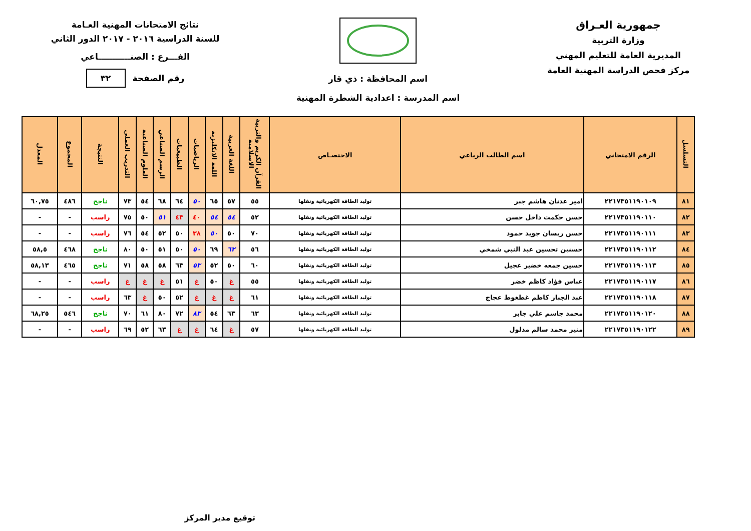جمهورية العـراق
وزارة التربية
المديرية العامة للتعليم المهني
مركز فحص الدراسة المهنية العامة
اسم المحافظة : ذي قار
اسم المدرسة : اعدادية الشطرة المهنية
نتائج الامتحانات المهنية العـامة
للسنة الدراسية ٢٠١٦ - ٢٠١٧ الدور الثاني
الفـــرع : الصنـــــــــــاعي
رقم الصفحة ٣٢
| التسلسل | الرقم الامتحاني | اسم الطالب الرباعي | الاختصـاص | القرآن الكريم والتربية الاسلامية | اللغة العربية | اللغة الانكليزية | الرياضيات | الطبيعيات | الرسم الصناعي | العلوم الصناعية | التدريب العملي | النتيجة | المجموع | المعدل |
| --- | --- | --- | --- | --- | --- | --- | --- | --- | --- | --- | --- | --- | --- | --- |
| ٨١ | ٢٢١٧٣٥١١٩٠١٠٩ | امير عدنان هاشم جبر | توليد الطاقة الكهربائية ونقلها | ٥٥ | ٥٧ | ٦٥ | ٥٠ | ٦٤ | ٦٨ | ٥٤ | ٧٣ | ناجح | ٤٨٦ | ٦٠,٧٥ |
| ٨٢ | ٢٢١٧٣٥١١٩٠١١٠ | حسن حكمت داخل حسن | توليد الطاقة الكهربائية ونقلها | ٥٢ | ٥٤ | ٥٤ | ٤٠ | ٤٣ | ٥١ | ٥٠ | ٧٥ | راسب | - | - |
| ٨٣ | ٢٢١٧٣٥١١٩٠١١١ | حسن ريسان جويد حمود | توليد الطاقة الكهربائية ونقلها | ٧٠ | ٥٠ | ٥٠ | ٣٨ | ٥٠ | ٥٢ | ٥٤ | ٧٦ | راسب | - | - |
| ٨٤ | ٢٢١٧٣٥١١٩٠١١٢ | حسنين تحسين عبد النبي شمخي | توليد الطاقة الكهربائية ونقلها | ٥٦ | ٦٢ | ٦٩ | ٥٠ | ٥٠ | ٥١ | ٥٠ | ٨٠ | ناجح | ٤٦٨ | ٥٨,٥ |
| ٨٥ | ٢٢١٧٣٥١١٩٠١١٣ | حسين جمعه خضير عجيل | توليد الطاقة الكهربائية ونقلها | ٦٠ | ٥٠ | ٥٢ | ٥٣ | ٦٣ | ٥٨ | ٥٨ | ٧١ | ناجح | ٤٦٥ | ٥٨,١٣ |
| ٨٦ | ٢٢١٧٣٥١١٩٠١١٧ | عباس فؤاد كاظم خضر | توليد الطاقة الكهربائية ونقلها | ٥٥ | غ | ٥٠ | غ | ٥١ | غ | غ | غ | راسب | - | - |
| ٨٧ | ٢٢١٧٣٥١١٩٠١١٨ | عبد الجبار كاظم غطغوط عجاج | توليد الطاقة الكهربائية ونقلها | ٦١ | غ | غ | غ | ٥٢ | ٥٠ | غ | ٦٣ | راسب | - | - |
| ٨٨ | ٢٢١٧٣٥١١٩٠١٢٠ | محمد جاسم علي جابر | توليد الطاقة الكهربائية ونقلها | ٦٣ | ٦٣ | ٥٤ | ٨٣ | ٧٢ | ٨٠ | ٦١ | ٧٠ | ناجح | ٥٤٦ | ٦٨,٢٥ |
| ٨٩ | ٢٢١٧٣٥١١٩٠١٢٢ | منير محمد سالم مدلول | توليد الطاقة الكهربائية ونقلها | ٥٧ | غ | ٦٤ | غ | غ | ٦٣ | ٥٢ | ٦٩ | راسب | - | - |
توقيع مدير المركز